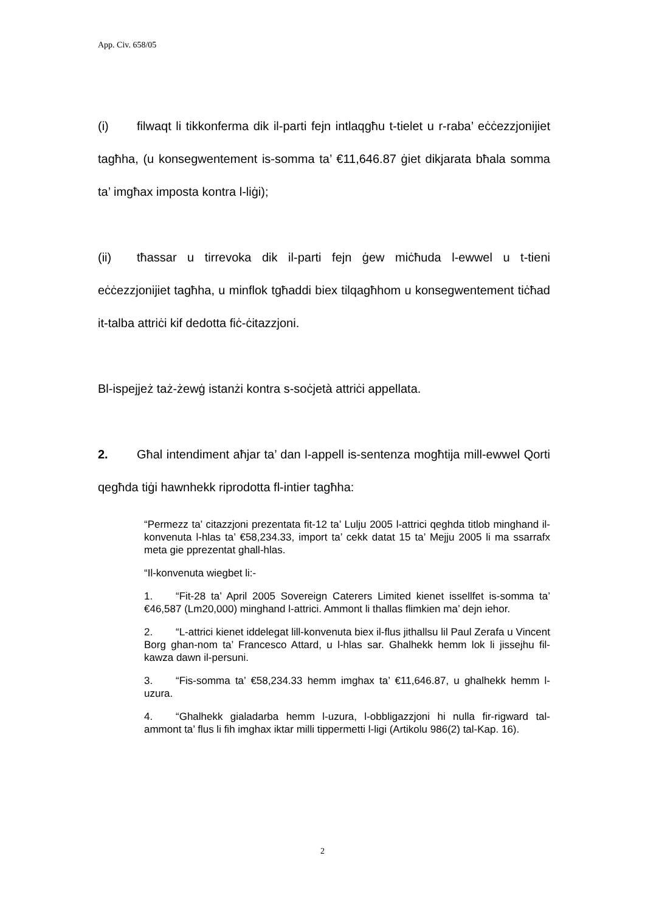App. Civ. 658/05
(i) filwaqt li tikkonferma dik il-parti fejn intlaqgħu t-tielet u r-raba’ eċċezzjonijiet tagħha, (u konsegwentement is-somma ta’ €11,646.87 ġiet dikjarata bħala somma ta’ imgħax imposta kontra l-liġi);
(ii) tħassar u tirrevoka dik il-parti fejn ġew miċħuda l-ewwel u t-tieni eċċezzjonijiet tagħha, u minflok tgħaddi biex tilqagħhom u konsegwentement tiċħad it-talba attriċi kif dedotta fiċ-ċitazzjoni.
Bl-ispejjeż taż-żewġ istanżi kontra s-soċjetà attriċi appellata.
2. Għal intendiment aħjar ta’ dan l-appell is-sentenza mogħtija mill-ewwel Qorti qegħda tiġi hawnhekk riprodotta fl-intier tagħha:
“Permezz ta’ citazzjoni prezentata fit-12 ta’ Lulju 2005 l-attrici qeghda titlob minghand il-konvenuta l-hlas ta’ €58,234.33, import ta’ cekk datat 15 ta’ Mejju 2005 li ma ssarrafx meta gie pprezentat ghall-hlas.
“Il-konvenuta wiegbet li:-
1. “Fit-28 ta’ April 2005 Sovereign Caterers Limited kienet issellfet is-somma ta’ €46,587 (Lm20,000) minghand l-attrici. Ammont li thallas flimkien ma’ dejn iehor.
2. “L-attrici kienet iddelegat lill-konvenuta biex il-flus jithallsu lil Paul Zerafa u Vincent Borg ghan-nom ta’ Francesco Attard, u l-hlas sar. Ghalhekk hemm lok li jissejhu fil-kawza dawn il-persuni.
3. “Fis-somma ta’ €58,234.33 hemm imghax ta’ €11,646.87, u ghalhekk hemm l-uzura.
4. “Ghalhekk gialadarba hemm l-uzura, l-obbligazzjoni hi nulla fir-rigward tal-ammont ta’ flus li fih imghax iktar milli tippermetti l-ligi (Artikolu 986(2) tal-Kap. 16).
2